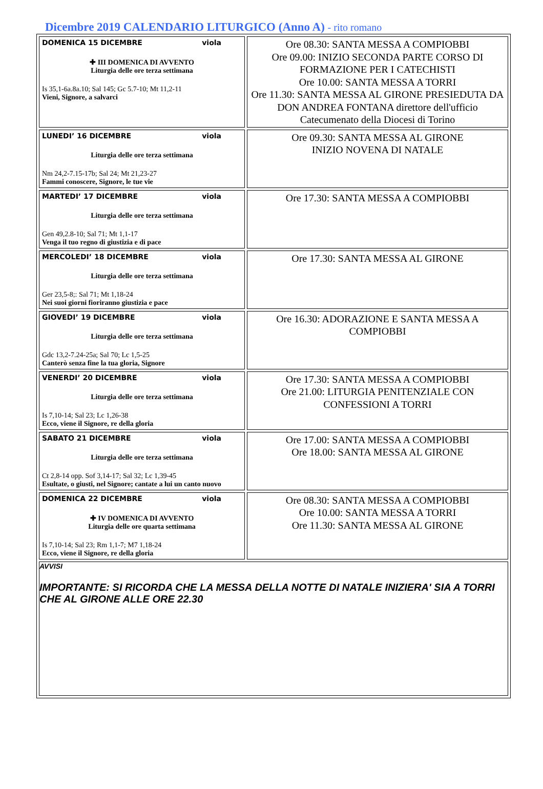Dicembre 2019 CALENDARIO LITURGICO (Anno A) - rito romano
| DOMENICA 15 DICEMBRE viola ✚ III DOMENICA DI AVVENTO Liturgia delle ore terza settimana Is 35,1-6a.8a.10; Sal 145; Gc 5.7-10; Mt 11,2-11 Vieni, Signore, a salvarci | Ore 08.30: SANTA MESSA A COMPIOBBI Ore 09.00: INIZIO SECONDA PARTE CORSO DI FORMAZIONE PER I CATECHISTI Ore 10.00: SANTA MESSA A TORRI Ore 11.30: SANTA MESSA AL GIRONE PRESIEDUTA DA DON ANDREA FONTANA direttore dell'ufficio Catecumenato della Diocesi di Torino |
| LUNEDI’ 16 DICEMBRE viola Liturgia delle ore terza settimana Nm 24,2-7.15-17b; Sal 24; Mt 21,23-27 Fammi conoscere, Signore, le tue vie | Ore 09.30: SANTA MESSA AL GIRONE INIZIO NOVENA DI NATALE |
| MARTEDI’ 17 DICEMBRE viola Liturgia delle ore terza settimana Gen 49,2.8-10; Sal 71; Mt 1,1-17 Venga il tuo regno di giustizia e di pace | Ore 17.30: SANTA MESSA A COMPIOBBI |
| MERCOLEDI’ 18 DICEMBRE viola Liturgia delle ore terza settimana Ger 23,5-8;: Sal 71; Mt 1,18-24 Nei suoi giorni fioriranno giustizia e pace | Ore 17.30: SANTA MESSA AL GIRONE |
| GIOVEDI’ 19 DICEMBRE viola Liturgia delle ore terza settimana Gdc 13,2-7.24-25a; Sal 70; Lc 1,5-25 Canterò senza fine la tua gloria, Signore | Ore 16.30: ADORAZIONE E SANTA MESSA A COMPIOBBI |
| VENERDI’ 20 DICEMBRE viola Liturgia delle ore terza settimana Is 7,10-14; Sal 23; Lc 1,26-38 Ecco, viene il Signore, re della gloria | Ore 17.30: SANTA MESSA A COMPIOBBI Ore 21.00: LITURGIA PENITENZIALE CON CONFESSIONI A TORRI |
| SABATO 21 DICEMBRE viola Liturgia delle ore terza settimana Ct 2,8-14 opp. Sof 3,14-17; Sal 32; Lc 1,39-45 Esultate, o giusti, nel Signore; cantate a lui un canto nuovo | Ore 17.00: SANTA MESSA A COMPIOBBI Ore 18.00: SANTA MESSA AL GIRONE |
| DOMENICA 22 DICEMBRE viola ✚ IV DOMENICA DI AVVENTO Liturgia delle ore quarta settimana Is 7,10-14; Sal 23; Rm 1,1-7; M7 1,18-24 Ecco, viene il Signore, re della gloria | Ore 08.30: SANTA MESSA A COMPIOBBI Ore 10.00: SANTA MESSA A TORRI Ore 11.30: SANTA MESSA AL GIRONE |
| AVVISI IMPORTANTE: SI RICORDA CHE LA MESSA DELLA NOTTE DI NATALE INIZIERA' SIA A TORRI CHE AL GIRONE ALLE ORE 22.30 | |